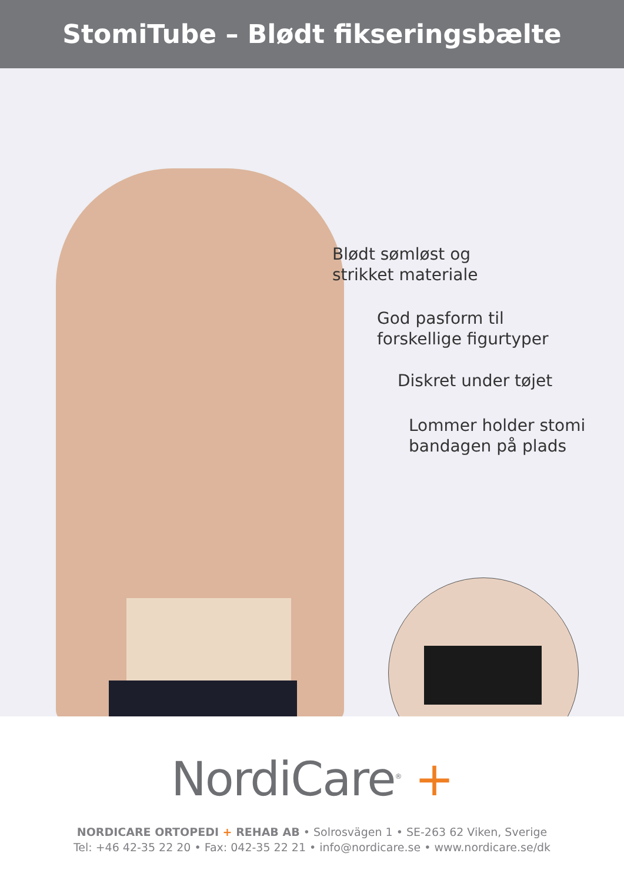StomiTube – Blødt fikseringsbælte
Blødt sømløst og
strikket materiale
God pasform til
forskellige figurtyper
Diskret under tøjet
Lommer holder stomi
bandagen på plads
NordiCare<sup>®</sup> +
NORDICARE ORTOPEDI + REHAB AB • Solrosvägen 1 • SE-263 62 Viken, Sverige
Tel: +46 42-35 22 20 • Fax: 042-35 22 21 • info@nordicare.se • www.nordicare.se/dk